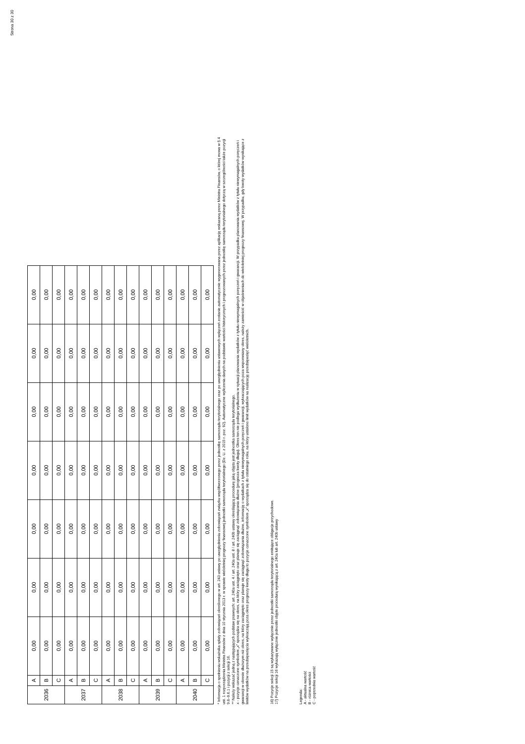Strona 30 z 30
| 2036 | A | 0,00 | 0,00 | 0,00 | 0,00 | 0,00 | 0,00 | 0,00 |
| | B | 0,00 | 0,00 | 0,00 | 0,00 | 0,00 | 0,00 | 0,00 |
| | C | 0,00 | 0,00 | 0,00 | 0,00 | 0,00 | 0,00 | 0,00 |
| 2037 | A | 0,00 | 0,00 | 0,00 | 0,00 | 0,00 | 0,00 | 0,00 |
| | B | 0,00 | 0,00 | 0,00 | 0,00 | 0,00 | 0,00 | 0,00 |
| | C | 0,00 | 0,00 | 0,00 | 0,00 | 0,00 | 0,00 | 0,00 |
| 2038 | A | 0,00 | 0,00 | 0,00 | 0,00 | 0,00 | 0,00 | 0,00 |
| | B | 0,00 | 0,00 | 0,00 | 0,00 | 0,00 | 0,00 | 0,00 |
| | C | 0,00 | 0,00 | 0,00 | 0,00 | 0,00 | 0,00 | 0,00 |
| 2039 | A | 0,00 | 0,00 | 0,00 | 0,00 | 0,00 | 0,00 | 0,00 |
| | B | 0,00 | 0,00 | 0,00 | 0,00 | 0,00 | 0,00 | 0,00 |
| | C | 0,00 | 0,00 | 0,00 | 0,00 | 0,00 | 0,00 | 0,00 |
| 2040 | A | 0,00 | 0,00 | 0,00 | 0,00 | 0,00 | 0,00 | 0,00 |
| | B | 0,00 | 0,00 | 0,00 | 0,00 | 0,00 | 0,00 | 0,00 |
| | C | 0,00 | 0,00 | 0,00 | 0,00 | 0,00 | 0,00 | 0,00 |
* Informacja o spełnieniu wskaźnika spłaty zobowiązań określonego w art. 243 ustawy po uwzględnieniu zobowiązań związku współtworzonego przez jednostkę samorządu terytorialnego oraz po uwzględnieniu ustawowych wyłączeń zostanie automatycznie wygenerowana przez aplikację wskazaną przez Ministra Finansów, o której mowa w § 4 ust. 1 rozporządzenia Ministra Finansów z dnia 10 stycznia 2013 r. w sprawie wieloletniej prognozy finansowej jednostki samorządu terytorialnego (Dz. U. z 2015 r. poz. 92). Automatyczne wyliczenia danych na podstawie wartości historycznych i prognozowanych przez jednostkę samorządu terytorialnego dotyczą w szczególności także pozycji 9.6–9.6.1 i pozycji z sekcji 16.
** Należy wskazać jedną z następujących podstaw prawnych: art. 240a ust. 4 / art. 240a ust. 8 / art. 240b ustawy określającą procedurę jaką objęta jest jednostka samorządu terytorialnego.
x - pozycje oznaczone symbolem „x” sporządza się na okres, na który zaciągnięto oraz planuje się zaciągnąć zobowiązania dłużne (prognoza kwoty długu). Okres ten nie podlega wydłużeniu w sytuacji planowania wydatków z tytułu niewymagalnych poręczeń i gwarancji. W przypadku planowania wydatków z tytułu niewymagalnych poręczeń i gwarancji w okresie dłuższym niż okres, na który zaciągnięto oraz planuje się zaciągnąć zobowiązania dłużne, informację o wydatkach z tytułu niewymagalnych poręczeń i gwarancji, wykraczających poza wspomniany okres, należy zamieścić w objaśnieniach do wieloletniej prognozy finansowej. W przypadku, gdy kwoty wydatków wynikające z limitów wydatków na przedsięwzięcia wykraczają poza okres prognozy kwoty długu to pozycje oznaczone symbolem „x” sporządza się do ostatniego roku, na który ustalono limit wydatków na realizację przedsięwzięć wieloletnich.
16) Pozycje sekcji 15 są wykazywane wyłącznie przez jednostki samorządu terytorialnego emitujące obligacje przychodowe.
17) Pozycje sekcji 16 wykazują wyłącznie jednostki objęte procedurą wynikającą z art. 240a lub art. 240b ustawy
Legenda:
A - aktualna wartość
B - różnica wartości
C - poprzednia wartość